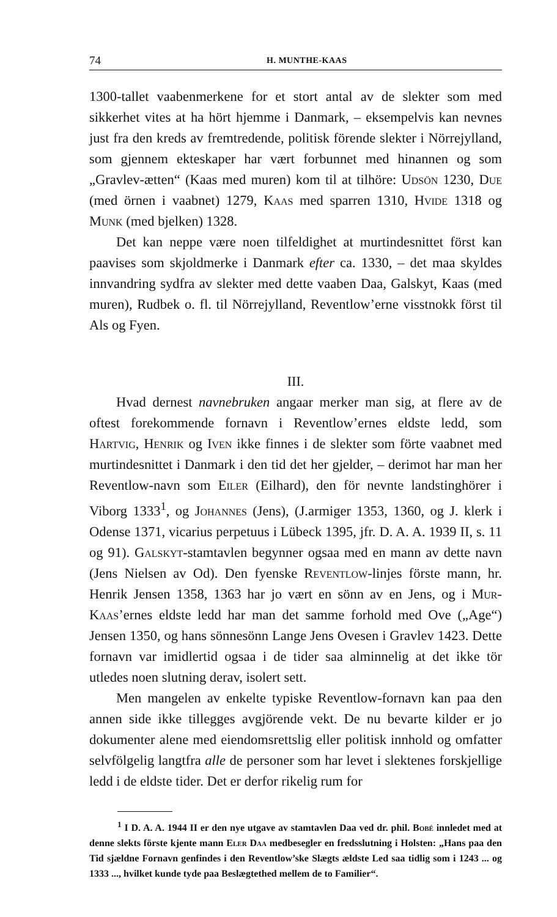74 H. MUNTHE-KAAS
1300-tallet vaabenmerkene for et stort antal av de slekter som med sikkerhet vites at ha hört hjemme i Danmark, – eksempelvis kan nevnes just fra den kreds av fremtredende, politisk förende slekter i Nörrejylland, som gjennem ekteskaper har vært forbunnet med hinannen og som „Gravlev-ætten“ (Kaas med muren) kom til at tilhöre: Udsön 1230, Due (med örnen i vaabnet) 1279, Kaas med sparren 1310, Hvide 1318 og Munk (med bjelken) 1328.
Det kan neppe være noen tilfeldighet at murtindesnittet först kan paavises som skjoldmerke i Danmark efter ca. 1330, – det maa skyldes innvandring sydfra av slekter med dette vaaben Daa, Galskyt, Kaas (med muren), Rudbek o. fl. til Nörrejylland, Reventlow’erne visstnokk först til Als og Fyen.
III.
Hvad dernest navnebruken angaar merker man sig, at flere av de oftest forekommende fornavn i Reventlow’ernes eldste ledd, som Hartvig, Henrik og Iven ikke finnes i de slekter som förte vaabnet med murtindesnittet i Danmark i den tid det her gjelder, – derimot har man her Reventlow-navn som Eiler (Eilhard), den för nevnte landstinghörer i Viborg 1333<sup>1</sup>, og Johannes (Jens), (J.armiger 1353, 1360, og J. klerk i Odense 1371, vicarius perpetuus i Lübeck 1395, jfr. D. A. A. 1939 II, s. 11 og 91). Galskyt-stamtavlen begynner ogsaa med en mann av dette navn (Jens Nielsen av Od). Den fyenske Reventlow-linjes förste mann, hr. Henrik Jensen 1358, 1363 har jo vært en sönn av en Jens, og i Mur-Kaas’ernes eldste ledd har man det samme forhold med Ove („Age“) Jensen 1350, og hans sönnesönn Lange Jens Ovesen i Gravlev 1423. Dette fornavn var imidlertid ogsaa i de tider saa alminnelig at det ikke tör utledes noen slutning derav, isolert sett.
Men mangelen av enkelte typiske Reventlow-fornavn kan paa den annen side ikke tillegges avgjörende vekt. De nu bevarte kilder er jo dokumenter alene med eiendomsrettslig eller politisk innhold og omfatter selvfölgelig langtfra alle de personer som har levet i slektenes forskjellige ledd i de eldste tider. Det er derfor rikelig rum for
<sup>1</sup> I D. A. A. 1944 II er den nye utgave av stamtavlen Daa ved dr. phil. Bobé innledet med at denne slekts förste kjente mann Eler Daa medbesegler en fredsslutning i Holsten: „Hans paa den Tid sjældne Fornavn genfindes i den Reventlow’ske Slægts ældste Led saa tidlig som i 1243 ... og 1333 ..., hvilket kunde tyde paa Beslægtethed mellem de to Familier“.